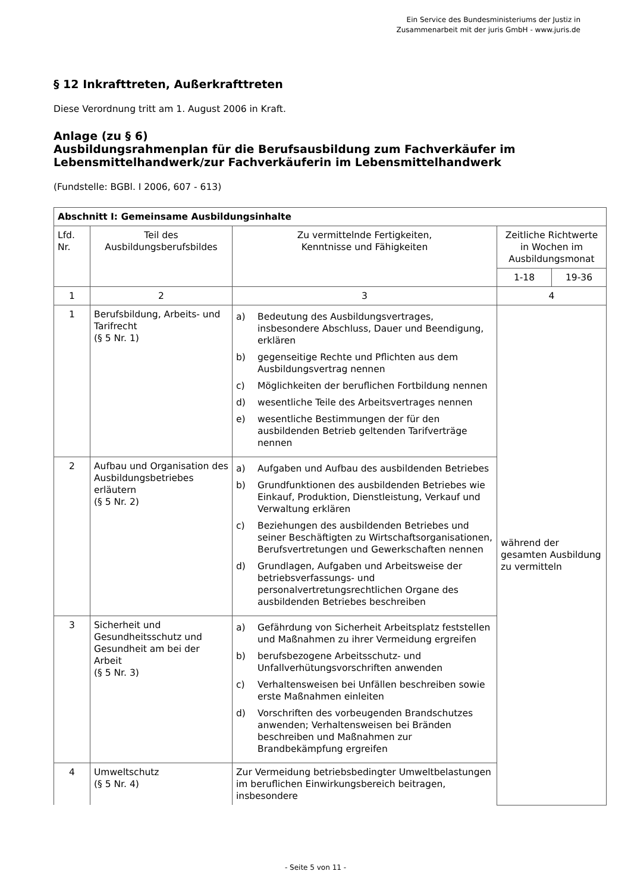Ein Service des Bundesministeriums der Justiz in
Zusammenarbeit mit der juris GmbH - www.juris.de
§ 12 Inkrafttreten, Außerkrafttreten
Diese Verordnung tritt am 1. August 2006 in Kraft.
Anlage (zu § 6)
Ausbildungsrahmenplan für die Berufsausbildung zum Fachverkäufer im Lebensmittelhandwerk/zur Fachverkäuferin im Lebensmittelhandwerk
(Fundstelle: BGBl. I 2006, 607 - 613)
| Abschnitt I: Gemeinsame Ausbildungsinhalte | | | | |
| --- | --- | --- | --- | --- |
| Lfd. Nr. | Teil des Ausbildungsberufsbildes | Zu vermittelnde Fertigkeiten, Kenntnisse und Fähigkeiten | Zeitliche Richtwerte in Wochen im Ausbildungsmonat | |
| | | | 1-18 | 19-36 |
| 1 | 2 | 3 | 4 | |
| 1 | Berufsbildung, Arbeits- und Tarifrecht (§ 5 Nr. 1) | a) Bedeutung des Ausbildungsvertrages, insbesondere Abschluss, Dauer und Beendigung, erklären b) gegenseitige Rechte und Pflichten aus dem Ausbildungsvertrag nennen c) Möglichkeiten der beruflichen Fortbildung nennen d) wesentliche Teile des Arbeitsvertrages nennen e) wesentliche Bestimmungen der für den ausbildenden Betrieb geltenden Tarifverträge nennen | während der gesamten Ausbildung zu vermitteln | |
| 2 | Aufbau und Organisation des Ausbildungsbetriebes erläutern (§ 5 Nr. 2) | a) Aufgaben und Aufbau des ausbildenden Betriebes b) Grundfunktionen des ausbildenden Betriebes wie Einkauf, Produktion, Dienstleistung, Verkauf und Verwaltung erklären c) Beziehungen des ausbildenden Betriebes und seiner Beschäftigten zu Wirtschaftsorganisationen, Berufsvertretungen und Gewerkschaften nennen d) Grundlagen, Aufgaben und Arbeitsweise der betriebsverfassungs- und personalvertretungsrechtlichen Organe des ausbildenden Betriebes beschreiben | | |
| 3 | Sicherheit und Gesundheitsschutz und Gesundheit am bei der Arbeit (§ 5 Nr. 3) | a) Gefährdung von Sicherheit Arbeitsplatz feststellen und Maßnahmen zu ihrer Vermeidung ergreifen b) berufsbezogene Arbeitsschutz- und Unfallverhütungsvorschriften anwenden c) Verhaltensweisen bei Unfällen beschreiben sowie erste Maßnahmen einleiten d) Vorschriften des vorbeugenden Brandschutzes anwenden; Verhaltensweisen bei Bränden beschreiben und Maßnahmen zur Brandbekämpfung ergreifen | | |
| 4 | Umweltschutz (§ 5 Nr. 4) | Zur Vermeidung betriebsbedingter Umweltbelastungen im beruflichen Einwirkungsbereich beitragen, insbesondere | | |
- Seite 5 von 11 -